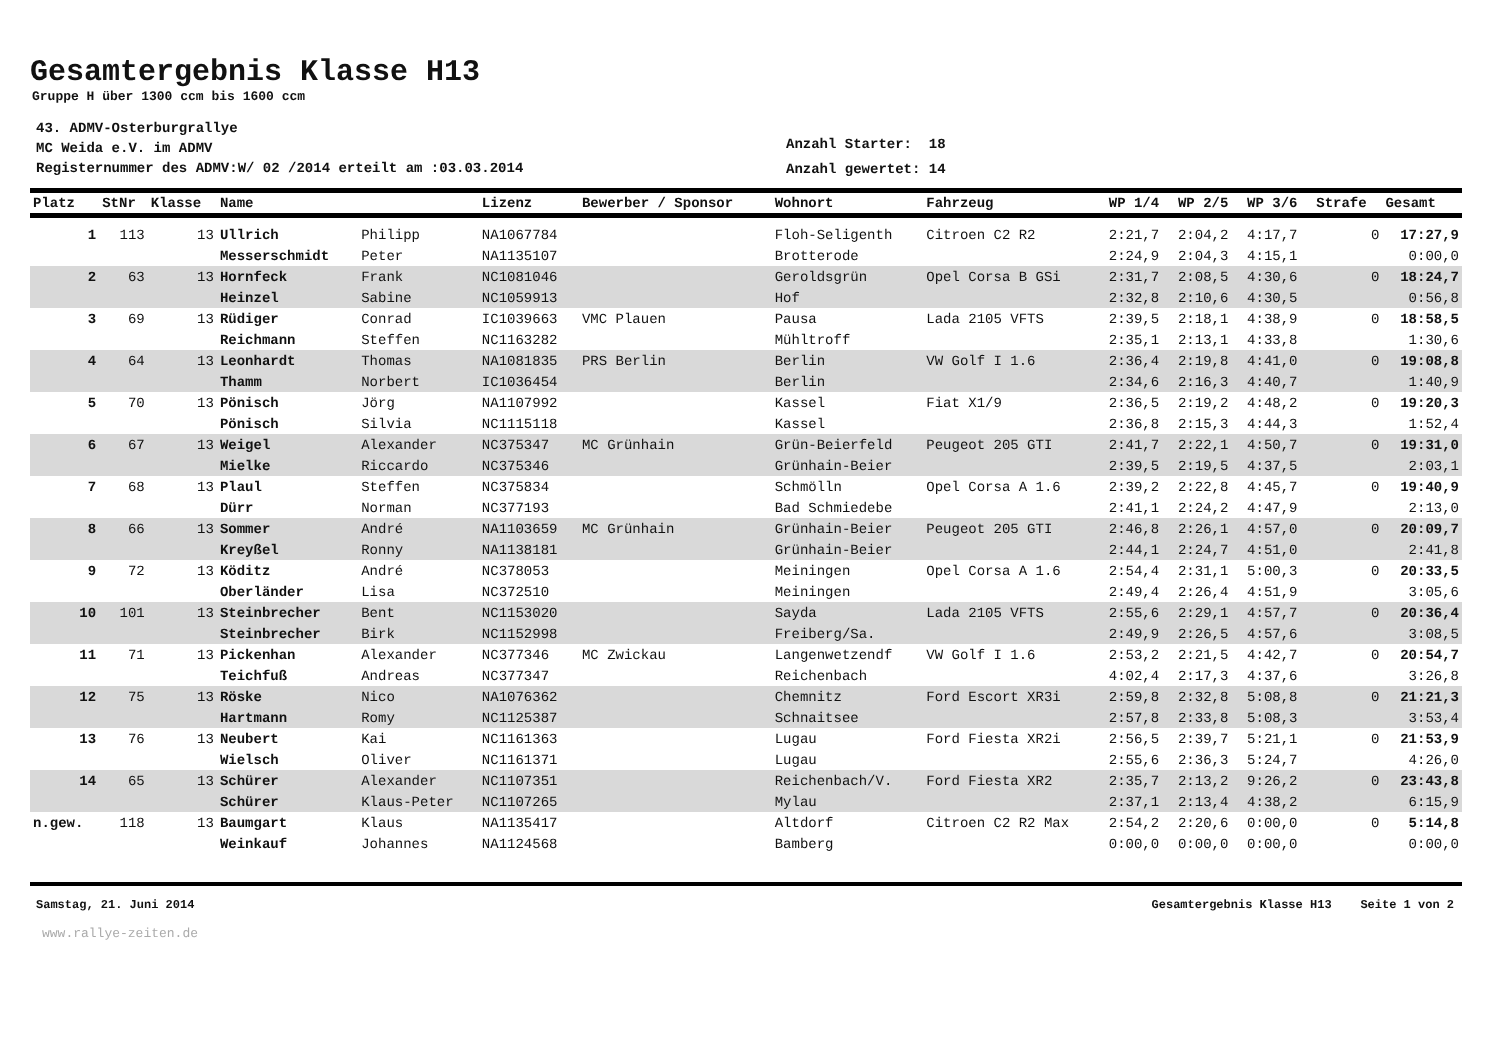Gesamtergebnis Klasse H13
Gruppe H über 1300 ccm bis 1600 ccm
43. ADMV-Osterburgrallye
MC Weida e.V. im ADMV
Registernummer des ADMV:W/ 02 /2014 erteilt am :03.03.2014
Anzahl Starter: 18
Anzahl gewertet: 14
| Platz | StNr | Klasse | Name | | Lizenz | Bewerber / Sponsor | Wohnort | Fahrzeug | WP 1/4 | WP 2/5 | WP 3/6 | Strafe | Gesamt |
| --- | --- | --- | --- | --- | --- | --- | --- | --- | --- | --- | --- | --- | --- |
| 1 | 113 | 13 | Ullrich | Philipp | NA1067784 | | Floh-Seligenth | Citroen C2 R2 | 2:21,7 | 2:04,2 | 4:17,7 | 0 | 17:27,9 |
| | | | Messerschmidt | Peter | NA1135107 | | Brotterode | | 2:24,9 | 2:04,3 | 4:15,1 | | 0:00,0 |
| 2 | 63 | 13 | Hornfeck | Frank | NC1081046 | | Geroldsgrün | Opel Corsa B GSi | 2:31,7 | 2:08,5 | 4:30,6 | 0 | 18:24,7 |
| | | | Heinzel | Sabine | NC1059913 | | Hof | | 2:32,8 | 2:10,6 | 4:30,5 | | 0:56,8 |
| 3 | 69 | 13 | Rüdiger | Conrad | IC1039663 | VMC Plauen | Pausa | Lada 2105 VFTS | 2:39,5 | 2:18,1 | 4:38,9 | 0 | 18:58,5 |
| | | | Reichmann | Steffen | NC1163282 | | Mühltroff | | 2:35,1 | 2:13,1 | 4:33,8 | | 1:30,6 |
| 4 | 64 | 13 | Leonhardt | Thomas | NA1081835 | PRS Berlin | Berlin | VW Golf I 1.6 | 2:36,4 | 2:19,8 | 4:41,0 | 0 | 19:08,8 |
| | | | Thamm | Norbert | IC1036454 | | Berlin | | 2:34,6 | 2:16,3 | 4:40,7 | | 1:40,9 |
| 5 | 70 | 13 | Pönisch | Jörg | NA1107992 | | Kassel | Fiat X1/9 | 2:36,5 | 2:19,2 | 4:48,2 | 0 | 19:20,3 |
| | | | Pönisch | Silvia | NC1115118 | | Kassel | | 2:36,8 | 2:15,3 | 4:44,3 | | 1:52,4 |
| 6 | 67 | 13 | Weigel | Alexander | NC375347 | MC Grünhain | Grün-Beierfeld | Peugeot 205 GTI | 2:41,7 | 2:22,1 | 4:50,7 | 0 | 19:31,0 |
| | | | Mielke | Riccardo | NC375346 | | Grünhain-Beier | | 2:39,5 | 2:19,5 | 4:37,5 | | 2:03,1 |
| 7 | 68 | 13 | Plaul | Steffen | NC375834 | | Schmölln | Opel Corsa A 1.6 | 2:39,2 | 2:22,8 | 4:45,7 | 0 | 19:40,9 |
| | | | Dürr | Norman | NC377193 | | Bad Schmiedebe | | 2:41,1 | 2:24,2 | 4:47,9 | | 2:13,0 |
| 8 | 66 | 13 | Sommer | André | NA1103659 | MC Grünhain | Grünhain-Beier | Peugeot 205 GTI | 2:46,8 | 2:26,1 | 4:57,0 | 0 | 20:09,7 |
| | | | Kreyßel | Ronny | NA1138181 | | Grünhain-Beier | | 2:44,1 | 2:24,7 | 4:51,0 | | 2:41,8 |
| 9 | 72 | 13 | Köditz | André | NC378053 | | Meiningen | Opel Corsa A 1.6 | 2:54,4 | 2:31,1 | 5:00,3 | 0 | 20:33,5 |
| | | | Oberländer | Lisa | NC372510 | | Meiningen | | 2:49,4 | 2:26,4 | 4:51,9 | | 3:05,6 |
| 10 | 101 | 13 | Steinbrecher | Bent | NC1153020 | | Sayda | Lada 2105 VFTS | 2:55,6 | 2:29,1 | 4:57,7 | 0 | 20:36,4 |
| | | | Steinbrecher | Birk | NC1152998 | | Freiberg/Sa. | | 2:49,9 | 2:26,5 | 4:57,6 | | 3:08,5 |
| 11 | 71 | 13 | Pickenhan | Alexander | NC377346 | MC Zwickau | Langenwetzendf | VW Golf I 1.6 | 2:53,2 | 2:21,5 | 4:42,7 | 0 | 20:54,7 |
| | | | Teichfuß | Andreas | NC377347 | | Reichenbach | | 4:02,4 | 2:17,3 | 4:37,6 | | 3:26,8 |
| 12 | 75 | 13 | Röske | Nico | NA1076362 | | Chemnitz | Ford Escort XR3i | 2:59,8 | 2:32,8 | 5:08,8 | 0 | 21:21,3 |
| | | | Hartmann | Romy | NC1125387 | | Schnaitsee | | 2:57,8 | 2:33,8 | 5:08,3 | | 3:53,4 |
| 13 | 76 | 13 | Neubert | Kai | NC1161363 | | Lugau | Ford Fiesta XR2i | 2:56,5 | 2:39,7 | 5:21,1 | 0 | 21:53,9 |
| | | | Wielsch | Oliver | NC1161371 | | Lugau | | 2:55,6 | 2:36,3 | 5:24,7 | | 4:26,0 |
| 14 | 65 | 13 | Schürer | Alexander | NC1107351 | | Reichenbach/V. | Ford Fiesta XR2 | 2:35,7 | 2:13,2 | 9:26,2 | 0 | 23:43,8 |
| | | | Schürer | Klaus-Peter | NC1107265 | | Mylau | | 2:37,1 | 2:13,4 | 4:38,2 | | 6:15,9 |
| n.gew. | 118 | 13 | Baumgart | Klaus | NA1135417 | | Altdorf | Citroen C2 R2 Max | 2:54,2 | 2:20,6 | 0:00,0 | 0 | 5:14,8 |
| | | | Weinkauf | Johannes | NA1124568 | | Bamberg | | 0:00,0 | 0:00,0 | 0:00,0 | | 0:00,0 |
Samstag, 21. Juni 2014 Gesamtergebnis Klasse H13 Seite 1 von 2
www.rallye-zeiten.de